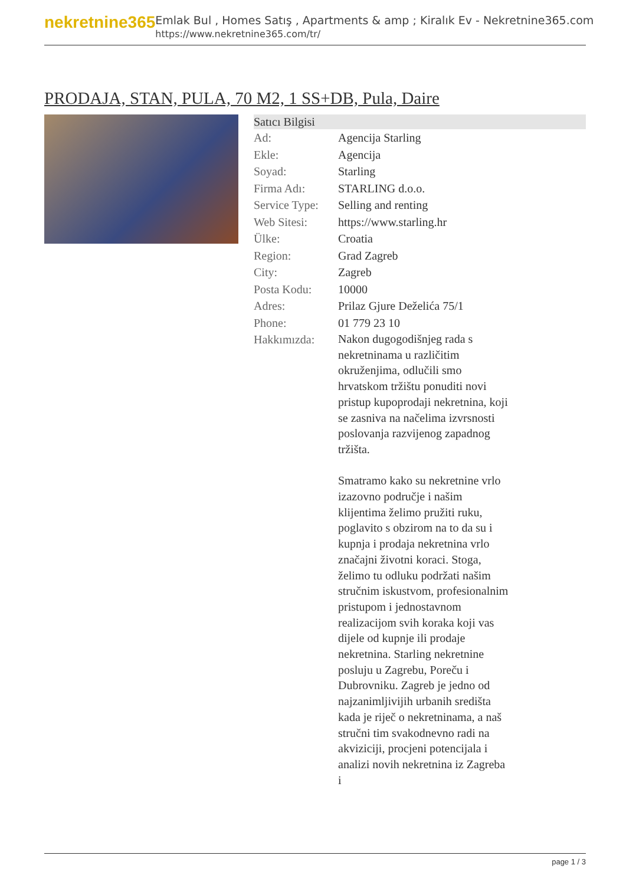nekretnine365
Emlak Bul , Homes Satış , Apartments & amp ; Kiralık Ev - Nekretnine365.com
https://www.nekretnine365.com/tr/
PRODAJA, STAN, PULA, 70 M2, 1 SS+DB, Pula, Daire
| Satıcı Bilgisi | |
| --- | --- |
| Ad: | Agencija Starling |
| Ekle: | Agencija |
| Soyad: | Starling |
| Firma Adı: | STARLING d.o.o. |
| Service Type: | Selling and renting |
| Web Sitesi: | https://www.starling.hr |
| Ülke: | Croatia |
| Region: | Grad Zagreb |
| City: | Zagreb |
| Posta Kodu: | 10000 |
| Adres: | Prilaz Gjure Deželića 75/1 |
| Phone: | 01 779 23 10 |
| Hakkımızda: | Nakon dugogodišnjeg rada s nekretninama u različitim okruženjima, odlučili smo hrvatskom tržištu ponuditi novi pristup kupoprodaji nekretnina, koji se zasniva na načelima izvrsnosti poslovanja razvijenog zapadnog tržišta. Smatramo kako su nekretnine vrlo izazovno područje i našim klijentima želimo pružiti ruku, poglavito s obzirom na to da su i kupnja i prodaja nekretnina vrlo značajni životni koraci. Stoga, želimo tu odluku podržati našim stručnim iskustvom, profesionalnim pristupom i jednostavnom realizacijom svih koraka koji vas dijele od kupnje ili prodaje nekretnina. Starling nekretnine posluju u Zagrebu, Poreču i Dubrovniku. Zagreb je jedno od najzanimljivijih urbanih središta kada je riječ o nekretninama, a naš stručni tim svakodnevno radi na akviziciji, procjeni potencijala i analizi novih nekretnina iz Zagreba i |
page 1 / 3